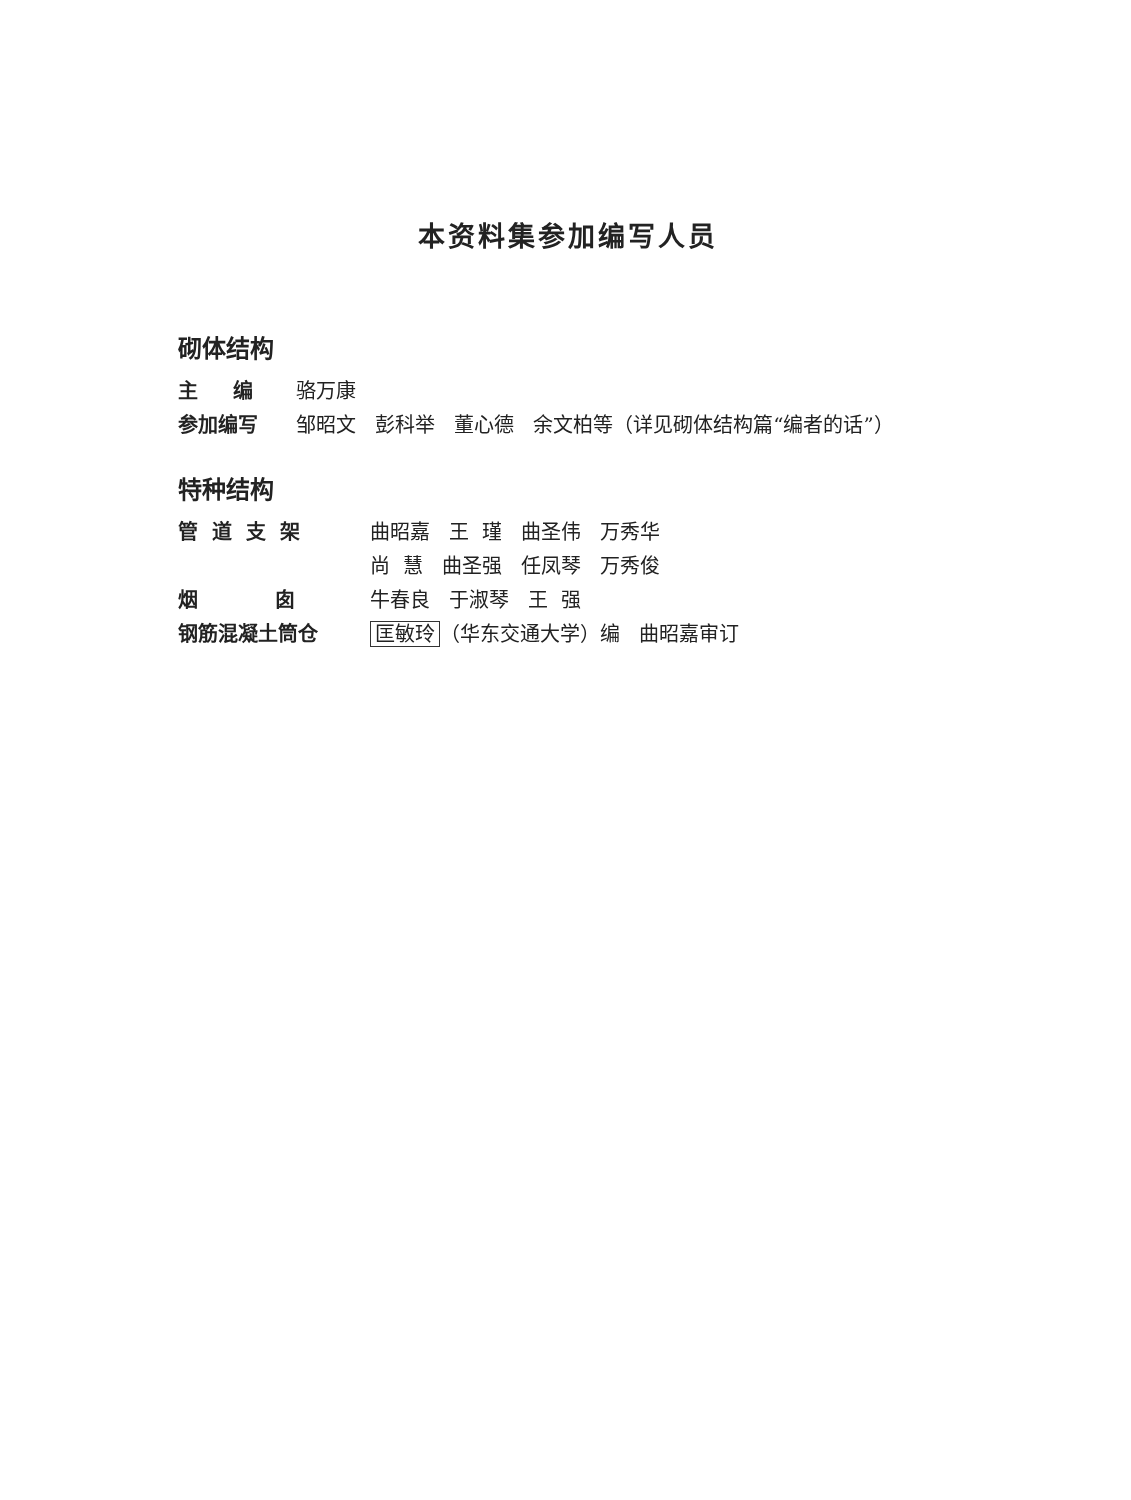本资料集参加编写人员
砌体结构
主 编 骆万康
参加编写 邹昭文 彭科举 董心德 余文柏等（详见砌体结构篇“编者的话”）
特种结构
管 道 支 架 曲昭嘉 王 瑾 曲圣伟 万秀华
尚 慧 曲圣强 任凤琴 万秀俊
烟 囱 牛春良 于淑琴 王 强
钢筋混凝土筒仓 匡敏玲 （华东交通大学）编 曲昭嘉审订